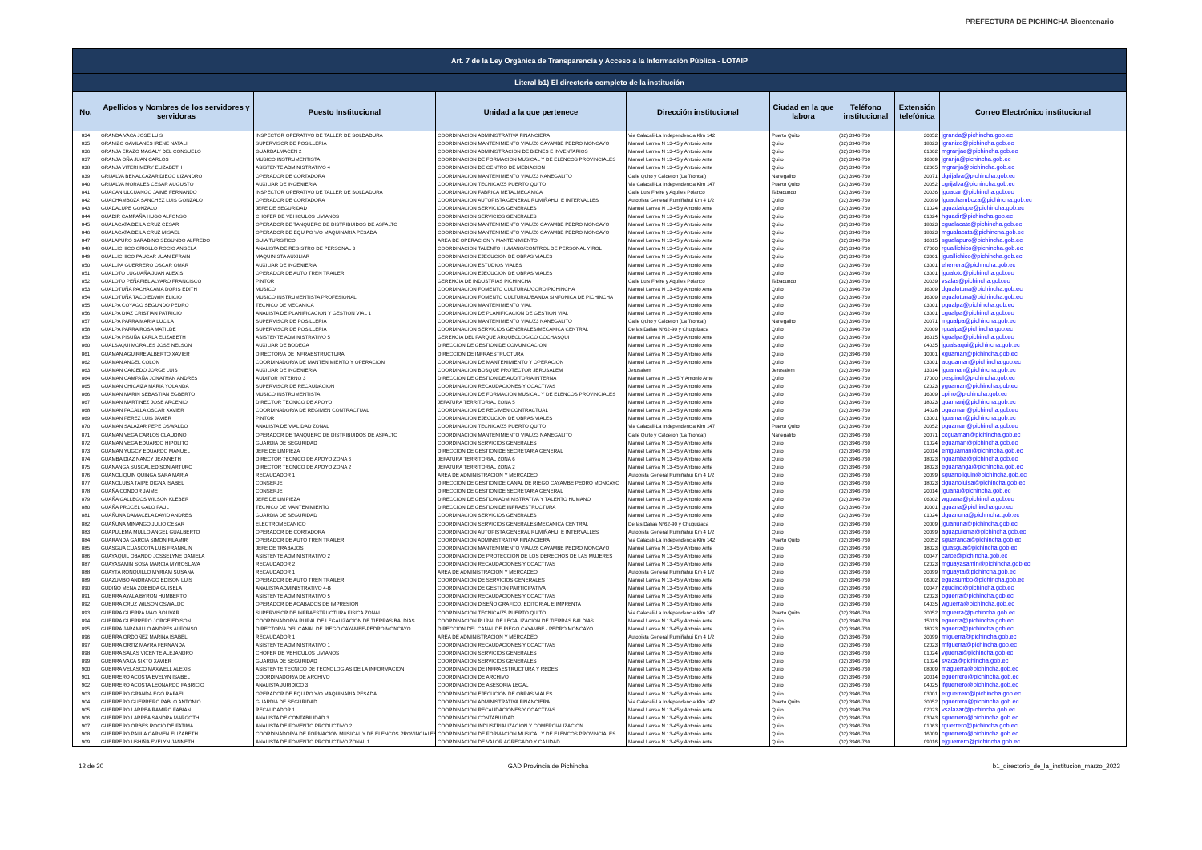PREFECTURA DE PICHINCHA Bicentenario
| Art. 7 de la Ley Orgánica de Transparencia y Acceso a la Información Pública - LOTAIP | | | | | | | | |
| Literal b1) El directorio completo de la institución | | | | | | | | |
| No. | Apellidos y Nombres de los servidores y servidoras | Puesto Institucional | Unidad a la que pertenece | Dirección institucional | Ciudad en la que labora | Teléfono institucional | Extensión telefónica | Correo Electrónico institucional |
| 834 | GRANDA VACA JOSE LUIS | INSPECTOR OPERATIVO DE TALLER DE SOLDADURA | COORDINACION ADMINISTRATIVA FINANCIERA | Via Calacali-La Independencia Klm 142 | Puerto Quito | (02) 3946-760 | 30052 | jgranda@pichincha.gob.ec |
| 835 | GRANIZO GAVILANES IRENE NATALI | SUPERVISOR DE POSILLERIA | COORDINACION MANTENIMIENTO VIAL/Z6 CAYAMBE PEDRO MONCAYO | Manuel Larrea N 13-45 y Antonio Ante | Quito | (02) 3946-760 | 18023 | igranizo@pichincha.gob.ec |
| 836 | GRANJA ERAZO MAGALY DEL CONSUELO | GUARDALMACEN 2 | COORDINACION ADMINISTRACION DE BIENES E INVENTARIOS | Manuel Larrea N 13-45 y Antonio Ante | Quito | (02) 3946-760 | 01002 | mgranjae@pichincha.gob.ec |
| 837 | GRANJA OÑA JUAN CARLOS | MUSICO INSTRUMENTISTA | COORDINACION DE FORMACION MUSICAL Y DE ELENCOS PROVINCIALES | Manuel Larrea N 13-45 y Antonio Ante | Quito | (02) 3946-760 | 16009 | jgranja@pichincha.gob.ec |
| 838 | GRANJA VITERI MERY ELIZABETH | ASISTENTE ADMINISTRATIVO 4 | COORDINACION DE CENTRO DE MEDIACION | Manuel Larrea N 13-45 y Antonio Ante | Quito | (02) 3946-760 | 02065 | mgranja@pichincha.gob.ec |
| 839 | GRIJALVA BENALCAZAR DIEGO LIZANDRO | OPERADOR DE CORTADORA | COORDINACION MANTENIMIENTO VIAL/Z3 NANEGALITO | Calle Quito y Calderon (La Troncal) | Nanegalito | (02) 3946-760 | 30071 | dgrijalva@pichincha.gob.ec |
| 840 | GRIJALVA MORALES CESAR AUGUSTO | AUXILIAR DE INGENIERIA | COORDINACION TECNICA/Z5 PUERTO QUITO | Via Calacali-La Independencia Klm 147 | Puerto Quito | (02) 3946-760 | 30052 | cgrijalva@pichincha.gob.ec |
| 841 | GUACAN ULCUANGO JAIME FERNANDO | INSPECTOR OPERATIVO DE TALLER DE SOLDADURA | COORDINACION FABRICA METALMECANICA | Calle Luis Freire y Aquiles Polanco | Tabacundo | (02) 3946-760 | 30036 | jguacan@pichincha.gob.ec |
| 842 | GUACHAMBOZA SANCHEZ LUIS GONZALO | OPERADOR DE CORTADORA | COORDINACION AUTOPISTA GENERAL RUMIÑAHUI E INTERVALLES | Autopista General Rumiñahui Km 4 1/2 | Quito | (02) 3946-760 | 30099 | lguachamboza@pichincha.gob.ec |
| 843 | GUADALUPE GONZALO | JEFE DE SEGURIDAD | COORDINACION SERVICIOS GENERALES | Manuel Larrea N 13-45 y Antonio Ante | Quito | (02) 3946-760 | 01024 | gguadalupe@pichincha.gob.ec |
| 844 | GUADIR CAMPAÑA HUGO ALFONSO | CHOFER DE VEHICULOS LIVIANOS | COORDINACION SERVICIOS GENERALES | Manuel Larrea N 13-45 y Antonio Ante | Quito | (02) 3946-760 | 01024 | hguadir@pichincha.gob.ec |
| 845 | GUALACATA DE LA CRUZ CESAR | OPERADOR DE TANQUERO DE DISTRIBUIDOS DE ASFALTO | COORDINACION MANTENIMIENTO VIAL/Z6 CAYAMBE PEDRO MONCAYO | Manuel Larrea N 13-45 y Antonio Ante | Quito | (02) 3946-760 | 18023 | cgualacata@pichincha.gob.ec |
| 846 | GUALACATA DE LA CRUZ MISAEL | OPERADOR DE EQUIPO Y/O MAQUINARIA PESADA | COORDINACION MANTENIMIENTO VIAL/Z6 CAYAMBE PEDRO MONCAYO | Manuel Larrea N 13-45 y Antonio Ante | Quito | (02) 3946-760 | 18023 | mgualacata@pichincha.gob.ec |
| 847 | GUALAPURO SARABINO SEGUNDO ALFREDO | GUIA TURISTICO | AREA DE OPERACION Y MANTENIMIENTO | Manuel Larrea N 13-45 y Antonio Ante | Quito | (02) 3946-760 | 16015 | sgualapuro@pichincha.gob.ec |
| 848 | GUALLICHICO CRIOLLO ROCIO ANGELA | ANALISTA DE REGISTRO DE PERSONAL 3 | COORDINACION TALENTO HUMANO/CONTROL DE PERSONAL Y ROL | Manuel Larrea N 13-45 y Antonio Ante | Quito | (02) 3946-760 | 07000 | rguallichico@pichincha.gob.ec |
| 849 | GUALLICHICO PAUCAR JUAN EFRAIN | MAQUINISTA AUXILIAR | COORDINACION EJECUCION DE OBRAS VIALES | Manuel Larrea N 13-45 y Antonio Ante | Quito | (02) 3946-760 | 03001 | jguallichico@pichincha.gob.ec |
| 850 | GUALLPA GUERRERO OSCAR OMAR | AUXILIAR DE INGENIERIA | COORDINACION ESTUDIOS VIALES | Manuel Larrea N 13-45 y Antonio Ante | Quito | (02) 3946-760 | 03001 | eherrera@pichincha.gob.ec |
| 851 | GUALOTO LUGUAÑA JUAN ALEXIS | OPERADOR DE AUTO TREN TRAILER | COORDINACION EJECUCION DE OBRAS VIALES | Manuel Larrea N 13-45 y Antonio Ante | Quito | (02) 3946-760 | 03001 | jgualoto@pichincha.gob.ec |
| 852 | GUALOTO PEÑAFIEL ALVARO FRANCISCO | PINTOR | GERENCIA DE INDUSTRIAS PICHINCHA | Calle Luis Freire y Aquiles Polanco | Tabacundo | (02) 3946-760 | 30039 | vsalas@pichincha.gob.ec |
| 853 | GUALOTUÑA PACHACAMA DORIS EDITH | MUSICO | COORDINACION FOMENTO CULTURAL/CORO PICHINCHA | Manuel Larrea N 13-45 y Antonio Ante | Quito | (02) 3946-760 | 16009 | dgualotuna@pichincha.gob.ec |
| 854 | GUALOTUÑA TACO EDWIN ELICIO | MUSICO INSTRUMENTISTA PROFESIONAL | COORDINACION FOMENTO CULTURAL/BANDA SINFONICA DE PICHINCHA | Manuel Larrea N 13-45 y Antonio Ante | Quito | (02) 3946-760 | 16009 | egualotuna@pichincha.gob.ec |
| 855 | GUALPA COYAGO SEGUNDO PEDRO | TECNICO DE MECANICA | COORDINACION MANTENIMIENTO VIAL | Manuel Larrea N 13-45 y Antonio Ante | Quito | (02) 3946-760 | 03001 | pgualpa@pichincha.gob.ec |
| 856 | GUALPA DIAZ CRISTIAN PATRICIO | ANALISTA DE PLANIFICACION Y GESTION VIAL 1 | COORDINACION DE PLANIFICACION DE GESTION VIAL | Manuel Larrea N 13-45 y Antonio Ante | Quito | (02) 3946-760 | 03001 | cgualpa@pichincha.gob.ec |
| 857 | GUALPA PARRA MARIA LUCILA | SUPERVISOR DE POSILLERIA | COORDINACION MANTENIMIENTO VIAL/Z3 NANEGALITO | Calle Quito y Calderon (La Troncal) | Nanegalito | (02) 3946-760 | 30071 | mgualpa@pichincha.gob.ec |
| 858 | GUALPA PARRA ROSA MATILDE | SUPERVISOR DE POSILLERIA | COORDINACION SERVICIOS GENERALES/MECANICA CENTRAL | De las Dalias N°62-90 y Chuquizaca | Quito | (02) 3946-760 | 30009 | rgualpa@pichincha.gob.ec |
| 859 | GUALPA PISUÑA KARLA ELIZABETH | ASISTENTE ADMINISTRATIVO 5 | GERENCIA DEL PARQUE ARQUEOLOGICO COCHASQUI | Manuel Larrea N 13-45 y Antonio Ante | Quito | (02) 3946-760 | 16015 | kgualpa@pichincha.gob.ec |
| 860 | GUALSAQUI MORALES JOSE NELSON | AUXILIAR DE BODEGA | DIRECCION DE GESTION DE COMUNICACION | Manuel Larrea N 13-45 y Antonio Ante | Quito | (02) 3946-760 | 04035 | jgualsaqui@pichincha.gob.ec |
| 861 | GUAMAN AGUIRRE ALBERTO XAVIER | DIRECTOR/A DE INFRAESTRUCTURA | DIRECCION DE INFRAESTRUCTURA | Manuel Larrea N 13-45 y Antonio Ante | Quito | (02) 3946-760 | 10001 | xguaman@pichincha.gob.ec |
| 862 | GUAMAN ANGEL COLON | COORDINADOR/A DE MANTENIMIENTO Y OPERACION | COORDINACION DE MANTENIMIENTO Y OPERACION | Manuel Larrea N 13-45 y Antonio Ante | Quito | (02) 3946-760 | 03001 | acguaman@pichincha.gob.ec |
| 863 | GUAMAN CAICEDO JORGE LUIS | AUXILIAR DE INGENIERIA | COORDINACION BOSQUE PROTECTOR JERUSALEM | Jerusalem | Jerusalem | (02) 3946-760 | 13014 | jguaman@pichincha.gob.ec |
| 864 | GUAMAN CAMPAÑA JONATHAN ANDRES | AUDITOR INTERNO 3 | DIRECCION DE GESTION DE AUDITORIA INTERNA | Manuel Larrea N 13-45 Y Antonio Ante | Quito | (02) 3946-760 | 17000 | pespinel@pichincha.gob.ec |
| 865 | GUAMAN CHICAIZA MARIA YOLANDA | SUPERVISOR DE RECAUDACION | COORDINACION RECAUDACIONES Y COACTIVAS | Manuel Larrea N 13-45 y Antonio Ante | Quito | (02) 3946-760 | 02023 | yguaman@pichincha.gob.ec |
| 866 | GUAMAN MARIN SEBASTIAN EGBERTO | MUSICO INSTRUMENTISTA | COORDINACION DE FORMACION MUSICAL Y DE ELENCOS PROVINCIALES | Manuel Larrea N 13-45 y Antonio Ante | Quito | (02) 3946-760 | 16009 | cpino@pichincha.gob.ec |
| 867 | GUAMAN MARTINEZ JOSE ARCENIO | DIRECTOR TECNICO DE APOYO | JEFATURA TERRITORIAL ZONA 5 | Manuel Larrea N 13-45 y Antonio Ante | Quito | (02) 3946-760 | 18023 | guamanj@pichincha.gob.ec |
| 868 | GUAMAN PACALLA OSCAR XAVIER | COORDINADOR/A DE REGIMEN CONTRACTUAL | COORDINACION DE REGIMEN CONTRACTUAL | Manuel Larrea N 13-45 y Antonio Ante | Quito | (02) 3946-760 | 14028 | oguaman@pichincha.gob.ec |
| 869 | GUAMAN PEREZ LUIS JAVIER | PINTOR | COORDINACION EJECUCION DE OBRAS VIALES | Manuel Larrea N 13-45 y Antonio Ante | Quito | (02) 3946-760 | 03001 | lguaman@pichincha.gob.ec |
| 870 | GUAMAN SALAZAR PEPE OSWALDO | ANALISTA DE VIALIDAD ZONAL | COORDINACION TECNICA/Z5 PUERTO QUITO | Via Calacali-La Independencia Klm 147 | Puerto Quito | (02) 3946-760 | 30052 | pguaman@pichincha.gob.ec |
| 871 | GUAMAN VEGA CARLOS CLAUDINO | OPERADOR DE TANQUERO DE DISTRIBUIDOS DE ASFALTO | COORDINACION MANTENIMIENTO VIAL/Z3 NANEGALITO | Calle Quito y Calderon (La Troncal) | Nanegalito | (02) 3946-760 | 30071 | ccguaman@pichincha.gob.ec |
| 872 | GUAMAN VEGA EDUARDO HIPOLITO | GUARDIA DE SEGURIDAD | COORDINACION SERVICIOS GENERALES | Manuel Larrea N 13-45 y Antonio Ante | Quito | (02) 3946-760 | 01024 | eguaman@pichincha.gob.ec |
| 873 | GUAMAN YUGCY EDUARDO MANUEL | JEFE DE LIMPIEZA | DIRECCION DE GESTION DE SECRETARIA GENERAL | Manuel Larrea N 13-45 y Antonio Ante | Quito | (02) 3946-760 | 20014 | emguaman@pichincha.gob.ec |
| 874 | GUAMBA DIAZ NANCY JEANNETH | DIRECTOR TECNICO DE APOYO ZONA 6 | JEFATURA TERRITORIAL ZONA 6 | Manuel Larrea N 13-45 y Antonio Ante | Quito | (02) 3946-760 | 18023 | nguamba@pichincha.gob.ec |
| 875 | GUANANGA SUSCAL EDISON ARTURO | DIRECTOR TECNICO DE APOYO ZONA 2 | JEFATURA TERRITORIAL ZONA 2 | Manuel Larrea N 13-45 y Antonio Ante | Quito | (02) 3946-760 | 18023 | eguananga@pichincha.gob.ec |
| 876 | GUANOLIQUIN QUINGA SARA MARIA | RECAUDADOR 1 | AREA DE ADMINISTRACION Y MERCADEO | Autopista General Rumiñahui Km 4 1/2 | Quito | (02) 3946-760 | 30099 | sguanoliquin@pichincha.gob.ec |
| 877 | GUANOLUISA TAIPE DIGNA ISABEL | CONSERJE | DIRECCION DE GESTION DE CANAL DE RIEGO CAYAMBE PEDRO MONCAYO | Manuel Larrea N 13-45 y Antonio Ante | Quito | (02) 3946-760 | 18023 | dguanoluisa@pichincha.gob.ec |
| 878 | GUAÑA CONDOR JAIME | CONSERJE | DIRECCION DE GESTION DE SECRETARIA GENERAL | Manuel Larrea N 13-45 y Antonio Ante | Quito | (02) 3946-760 | 20014 | jguana@pichincha.gob.ec |
| 879 | GUAÑA GALLEGOS WILSON KLEBER | JEFE DE LIMPIEZA | DIRECCION DE GESTION ADMINISTRATIVA Y TALENTO HUMANO | Manuel Larrea N 13-45 y Antonio Ante | Quito | (02) 3946-760 | 06002 | wguana@pichincha.gob.ec |
| 880 | GUAÑA PROCEL GALO PAUL | TECNICO DE MANTENIMIENTO | DIRECCION DE GESTION DE INFRAESTRUCTURA | Manuel Larrea N 13-45 y Antonio Ante | Quito | (02) 3946-760 | 10001 | gguana@pichincha.gob.ec |
| 881 | GUAÑUNA DAMACELA DAVID ANDRES | GUARDIA DE SEGURIDAD | COORDINACION SERVICIOS GENERALES | Manuel Larrea N 13-45 y Antonio Ante | Quito | (02) 3946-760 | 01024 | dguanuna@pichincha.gob.ec |
| 882 | GUAÑUNA MINANGO JULIO CESAR | ELECTROMECANICO | COORDINACION SERVICIOS GENERALES/MECANICA CENTRAL | De las Dalias N°62-90 y Chuquizaca | Quito | (02) 3946-760 | 30009 | jguanuna@pichincha.gob.ec |
| 883 | GUAPULEMA MULLO ANGEL GUALBERTO | OPERADOR DE CORTADORA | COORDINACION AUTOPISTA GENERAL RUMIÑAHUI E INTERVALLES | Autopista General Rumiñahui Km 4 1/2 | Quito | (02) 3946-760 | 30099 | aguapulema@pichincha.gob.ec |
| 884 | GUARANDA GARCIA SIMON FILAMIR | OPERADOR DE AUTO TREN TRAILER | COORDINACION ADMINISTRATIVA FINANCIERA | Via Calacali-La Independencia Klm 142 | Puerto Quito | (02) 3946-760 | 30052 | sguaranda@pichincha.gob.ec |
| 885 | GUASGUA CUASCOTA LUIS FRANKLIN | JEFE DE TRABAJOS | COORDINACION MANTENIMIENTO VIAL/Z6 CAYAMBE PEDRO MONCAYO | Manuel Larrea N 13-45 y Antonio Ante | Quito | (02) 3946-760 | 18023 | lguasgua@pichincha.gob.ec |
| 886 | GUAYAQUIL OBANDO JOSSELYNE DANIELA | ASISTENTE ADMINISTRATIVO 2 | COORDINACION DE PROTECCION DE LOS DERECHOS DE LAS MUJERES | Manuel Larrea N 13-45 y Antonio Ante | Quito | (02) 3946-760 | 00047 | carce@pichincha.gob.ec |
| 887 | GUAYASAMIN SOSA MARCIA MYROSLAVA | RECAUDADOR 2 | COORDINACION RECAUDACIONES Y COACTIVAS | Manuel Larrea N 13-45 y Antonio Ante | Quito | (02) 3946-760 | 02023 | mguayasamin@pichincha.gob.ec |
| 888 | GUAYTA RONQUILLO MYRIAM SUSANA | RECAUDADOR 1 | AREA DE ADMINISTRACION Y MERCADEO | Autopista General Rumiñahui Km 4 1/2 | Quito | (02) 3946-760 | 30099 | mguayta@pichincha.gob.ec |
| 889 | GUAZUMBO ANDRANGO EDISON LUIS | OPERADOR DE AUTO TREN TRAILER | COORDINACION DE SERVICIOS GENERALES | Manuel Larrea N 13-45 y Antonio Ante | Quito | (02) 3946-760 | 06002 | eguasumbo@pichincha.gob.ec |
| 890 | GUDIÑO MENA ZOBEIDA GUISELA | ANALISTA ADMINISTRATIVO 4-B | COORDINACION DE GESTION PARTICIPATIVA | Manuel Larrea N 13-45 y Antonio Ante | Quito | (02) 3946-760 | 00047 | zgudino@pichincha.gob.ec |
| 891 | GUERRA AYALA BYRON HUMBERTO | ASISTENTE ADMINISTRATIVO 5 | COORDINACION RECAUDACIONES Y COACTIVAS | Manuel Larrea N 13-45 y Antonio Ante | Quito | (02) 3946-760 | 02023 | bguerra@pichincha.gob.ec |
| 892 | GUERRA CRUZ WILSON OSWALDO | OPERADOR DE ACABADOS DE IMPRESION | COORDINACION DISEÑO GRAFICO, EDITORIAL E IMPRENTA | Manuel Larrea N 13-45 y Antonio Ante | Quito | (02) 3946-760 | 04035 | wguerra@pichincha.gob.ec |
| 893 | GUERRA GUERRA MAO BOLIVAR | SUPERVISOR DE INFRAESTRUCTURA FISICA ZONAL | COORDINACION TECNICA/Z5 PUERTO QUITO | Via Calacali-La Independencia Klm 147 | Puerto Quito | (02) 3946-760 | 30052 | mguerra@pichincha.gob.ec |
| 894 | GUERRA GUERRERO JORGE EDISON | COORDINADOR/A RURAL DE LEGALIZACION DE TIERRAS BALDIAS | COORDINACION RURAL DE LEGALIZACION DE TIERRAS BALDIAS | Manuel Larrea N 13-45 y Antonio Ante | Quito | (02) 3946-760 | 15013 | eguerra@pichincha.gob.ec |
| 895 | GUERRA JARAMILLO ANDRES ALFONSO | DIRECTOR/A DEL CANAL DE RIEGO CAYAMBE-PEDRO MONCAYO | DIRECCION DEL CANAL DE RIEGO CAYAMBE - PEDRO MONCAYO | Manuel Larrea N 13-45 y Antonio Ante | Quito | (02) 3946-760 | 18023 | aguerra@pichincha.gob.ec |
| 896 | GUERRA ORDOÑEZ MARINA ISABEL | RECAUDADOR 1 | AREA DE ADMINISTRACION Y MERCADEO | Autopista General Rumiñahui Km 4 1/2 | Quito | (02) 3946-760 | 30099 | miguerra@pichincha.gob.ec |
| 897 | GUERRA ORTIZ MAYRA FERNANDA | ASISTENTE ADMINISTRATIVO 1 | COORDINACION RECAUDACIONES Y COACTIVAS | Manuel Larrea N 13-45 y Antonio Ante | Quito | (02) 3946-760 | 02023 | mfguerra@pichincha.gob.ec |
| 898 | GUERRA SALAS VICENTE ALEJANDRO | CHOFER DE VEHICULOS LIVIANOS | COORDINACION SERVICIOS GENERALES | Manuel Larrea N 13-45 y Antonio Ante | Quito | (02) 3946-760 | 01024 | vguerra@pichincha.gob.ec |
| 899 | GUERRA VACA SIXTO XAVIER | GUARDIA DE SEGURIDAD | COORDINACION SERVICIOS GENERALES | Manuel Larrea N 13-45 y Antonio Ante | Quito | (02) 3946-760 | 01024 | svaca@pichincha.gob.ec |
| 900 | GUERRA VELASCO MAXWELL ALEXIS | ASISTENTE TECNICO DE TECNOLOGIAS DE LA INFORMACION | COORDINACION DE INFRAESTRUCTURA Y REDES | Manuel Larrea N 13-45 y Antonio Ante | Quito | (02) 3946-760 | 08009 | maguerra@pichincha.gob.ec |
| 901 | GUERRERO ACOSTA EVELYN ISABEL | COORDINADOR/A DE ARCHIVO | COORDINACION DE ARCHIVO | Manuel Larrea N 13-45 y Antonio Ante | Quito | (02) 3946-760 | 20014 | eguerrero@pichincha.gob.ec |
| 902 | GUERRERO ACOSTA LEONARDO FABRICIO | ANALISTA JURIDICO 3 | COORDINACION DE ASESORIA LEGAL | Manuel Larrea N 13-45 y Antonio Ante | Quito | (02) 3946-760 | 04025 | lfguerrero@pichincha.gob.ec |
| 903 | GUERRERO GRANDA EGO RAFAEL | OPERADOR DE EQUIPO Y/O MAQUINARIA PESADA | COORDINACION EJECUCION DE OBRAS VIALES | Manuel Larrea N 13-45 y Antonio Ante | Quito | (02) 3946-760 | 03001 | erguerrero@pichincha.gob.ec |
| 904 | GUERRERO GUERRERO PABLO ANTONIO | GUARDIA DE SEGURIDAD | COORDINACION ADMINISTRATIVA FINANCIERA | Via Calacali-La Independencia Klm 142 | Puerto Quito | (02) 3946-760 | 30052 | pguerrero@pichincha.gob.ec |
| 905 | GUERRERO LARREA RAMIRO FABIAN | RECAUDADOR 1 | COORDINACION RECAUDACIONES Y COACTIVAS | Manuel Larrea N 13-45 y Antonio Ante | Quito | (02) 3946-760 | 02023 | vsalazar@pichincha.gob.ec |
| 906 | GUERRERO LARREA SANDRA MARGOTH | ANALISTA DE CONTABILIDAD 3 | COORDINACION CONTABILIDAD | Manuel Larrea N 13-45 y Antonio Ante | Quito | (02) 3946-760 | 03043 | sguerrero@pichincha.gob.ec |
| 907 | GUERRERO ORBES ROCIO DE FATIMA | ANALISTA DE FOMENTO PRODUCTIVO 2 | COORDINACION INDUSTRIALIZACION Y COMERCIALIZACION | Manuel Larrea N 13-45 y Antonio Ante | Quito | (02) 3946-760 | 01063 | rguerrero@pichincha.gob.ec |
| 908 | GUERRERO PAULA CARMEN ELIZABETH | COORDINADOR/A DE FORMACION MUSICAL Y DE ELENCOS PROVINCIALES | COORDINACION DE FORMACION MUSICAL Y DE ELENCOS PROVINCIALES | Manuel Larrea N 13-45 y Antonio Ante | Quito | (02) 3946-760 | 16009 | cguerrero@pichincha.gob.ec |
| 909 | GUERRERO USHIÑA EVELYN JANNETH | ANALISTA DE FOMENTO PRODUCTIVO ZONAL 1 | COORDINACION DE VALOR AGREGADO Y CALIDAD | Manuel Larrea N 13-45 y Antonio Ante | Quito | (02) 3946-760 | 09016 | ejguerrero@pichincha.gob.ec |
12 de 30 GAD Provincia de Pichincha b1_directorio_de_la_institucion_marzo_2023